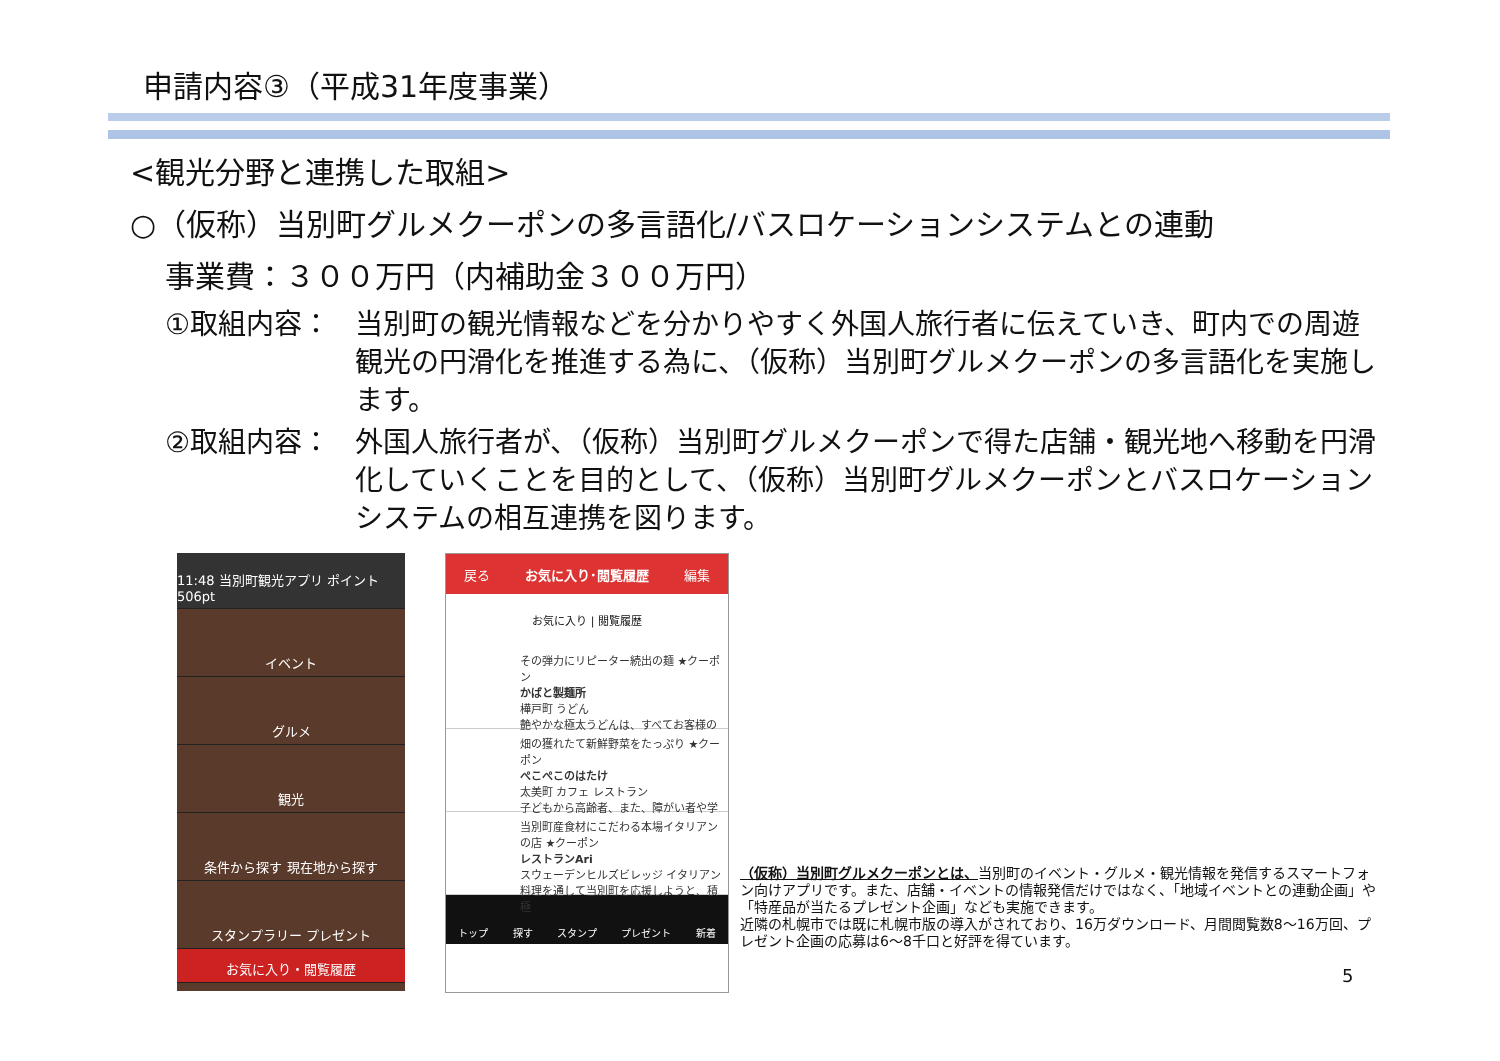申請内容③（平成31年度事業）
<観光分野と連携した取組>
○（仮称）当別町グルメクーポンの多言語化/バスロケーションシステムとの連動
事業費：３００万円（内補助金３００万円）
①取組内容： 当別町の観光情報などを分かりやすく外国人旅行者に伝えていき、町内での周遊観光の円滑化を推進する為に、（仮称）当別町グルメクーポンの多言語化を実施します。
②取組内容： 外国人旅行者が、（仮称）当別町グルメクーポンで得た店舗・観光地へ移動を円滑化していくことを目的として、（仮称）当別町グルメクーポンとバスロケーションシステムの相互連携を図ります。
11:48 当別町観光アプリ ポイント506pt
イベント
グルメ
観光
条件から探す 現在地から探す
スタンプラリー プレゼント
お気に入り・閲覧履歴
戻る お気に入り･閲覧履歴 編集
お気に入り | 閲覧履歴
その弾力にリピーター続出の麺 ★クーポン
かばと製麺所
樺戸町 うどん
艶やかな極太うどんは、すべてお客様の
畑の獲れたて新鮮野菜をたっぷり ★クーポン
ぺこぺこのはたけ
太美町 カフェ レストラン
子どもから高齢者、また、障がい者や学
当別町産食材にこだわる本場イタリアンの店 ★クーポン
レストランAri
スウェーデンヒルズビレッジ イタリアン
料理を通して当別町を応援しようと、積極
トップ 探す スタンプ プレゼント 新着
（仮称）当別町グルメクーポンとは、当別町のイベント・グルメ・観光情報を発信するスマートフォン向けアプリです。また、店舗・イベントの情報発信だけではなく、「地域イベントとの連動企画」や「特産品が当たるプレゼント企画」なども実施できます。
近隣の札幌市では既に札幌市版の導入がされており、16万ダウンロード、月間閲覧数8～16万回、プレゼント企画の応募は6～8千口と好評を得ています。
5